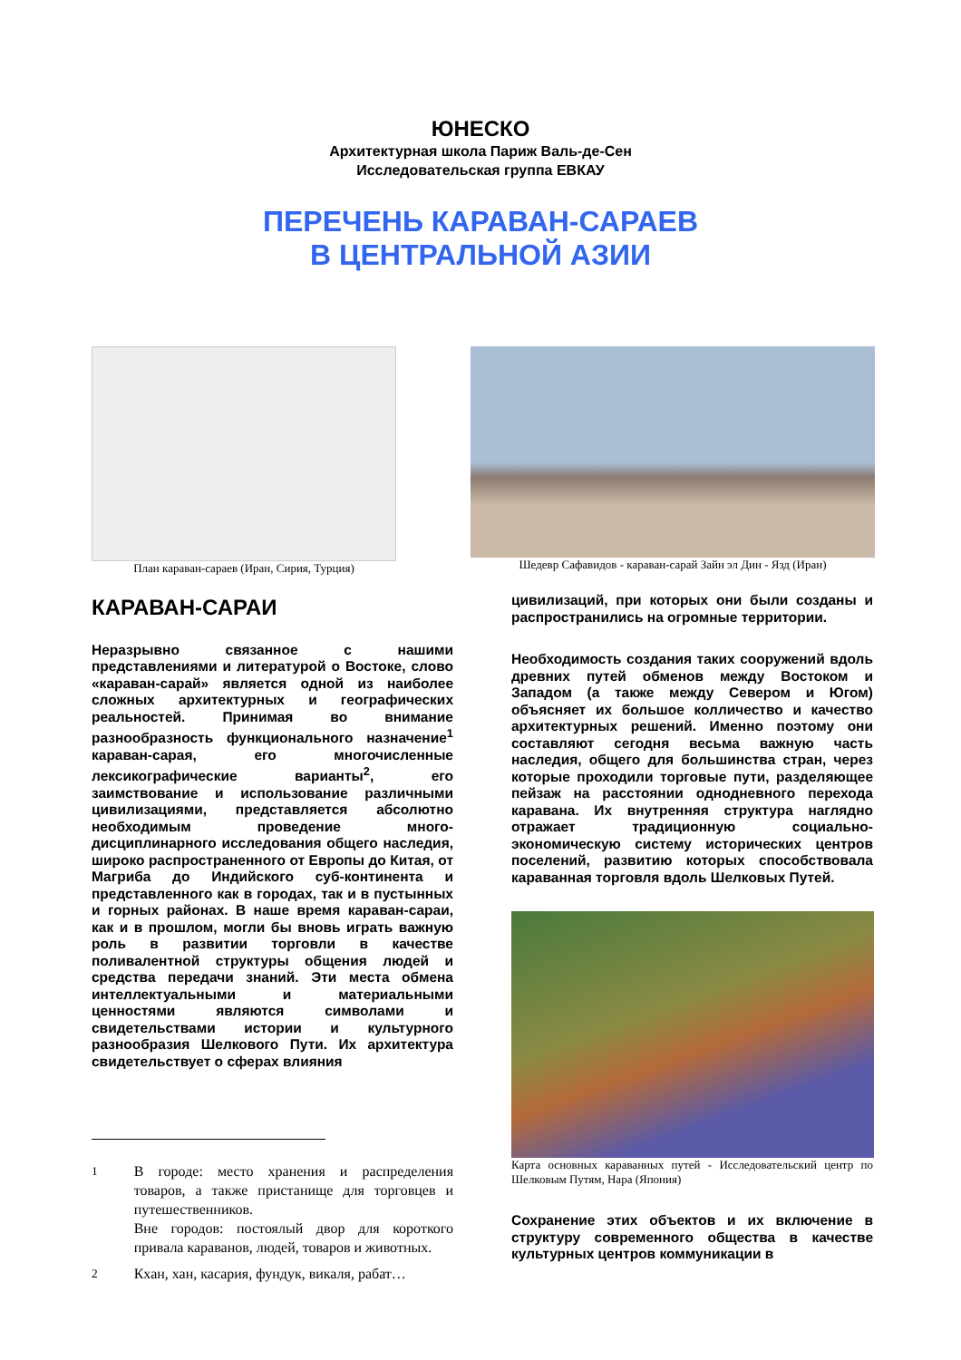ЮНЕСКО
Архитектурная школа Париж Валь-де-Сен
Исследовательская группа ЕВКАУ
ПЕРЕЧЕНЬ КАРАВАН-САРАЕВ
В ЦЕНТРАЛЬНОЙ АЗИИ
План караван-сараев (Иран, Сирия, Турция)
Шедевр Сафавидов - караван-сарай Зайн эл Дин - Язд (Иран)
КАРАВАН-САРАИ
Неразрывно связанное с нашими представлениями и литературой о Востоке, слово «караван-сарай» является одной из наиболее сложных архитектурных и географических реальностей. Принимая во внимание разнообразность функционального назначение<sup>1</sup> караван-сарая, его многочисленные лексикографические варианты<sup>2</sup>, его заимствование и использование различными цивилизациями, представляется абсолютно необходимым проведение много-дисциплинарного исследования общего наследия, широко распространенного от Европы до Китая, от Магриба до Индийского суб-континента и представленного как в городах, так и в пустынных и горных районах. В наше время караван-сараи, как и в прошлом, могли бы вновь играть важную роль в развитии торговли в качестве поливалентной структуры общения людей и средства передачи знаний. Эти места обмена интеллектуальными и материальными ценностями являются символами и свидетельствами истории и культурного разнообразия Шелкового Пути. Их архитектура свидетельствует о сферах влияния
<sup>1</sup> В городе: место хранения и распределения товаров, а также пристанище для торговцев и путешественников.
Вне городов: постоялый двор для короткого привала караванов, людей, товаров и животных.
<sup>2</sup> Кхан, хан, касария, фундук, викаля, рабат…
цивилизаций, при которых они были созданы и распространились на огромные территории.
Необходимость создания таких сооружений вдоль древних путей обменов между Востоком и Западом (а также между Севером и Югом) объясняет их большое колличество и качество архитектурных решений. Именно поэтому они составляют сегодня весьма важную часть наследия, общего для большинства стран, через которые проходили торговые пути, разделяющее пейзаж на расстоянии однодневного перехода каравана. Их внутренняя структура наглядно отражает традиционную социально-экономическую систему исторических центров поселений, развитию которых способствовала караванная торговля вдоль Шелковых Путей.
Карта основных караванных путей - Исследовательский центр по Шелковым Путям, Нара (Япония)
Сохранение этих объектов и их включение в структуру современного общества в качестве культурных центров коммуникации в